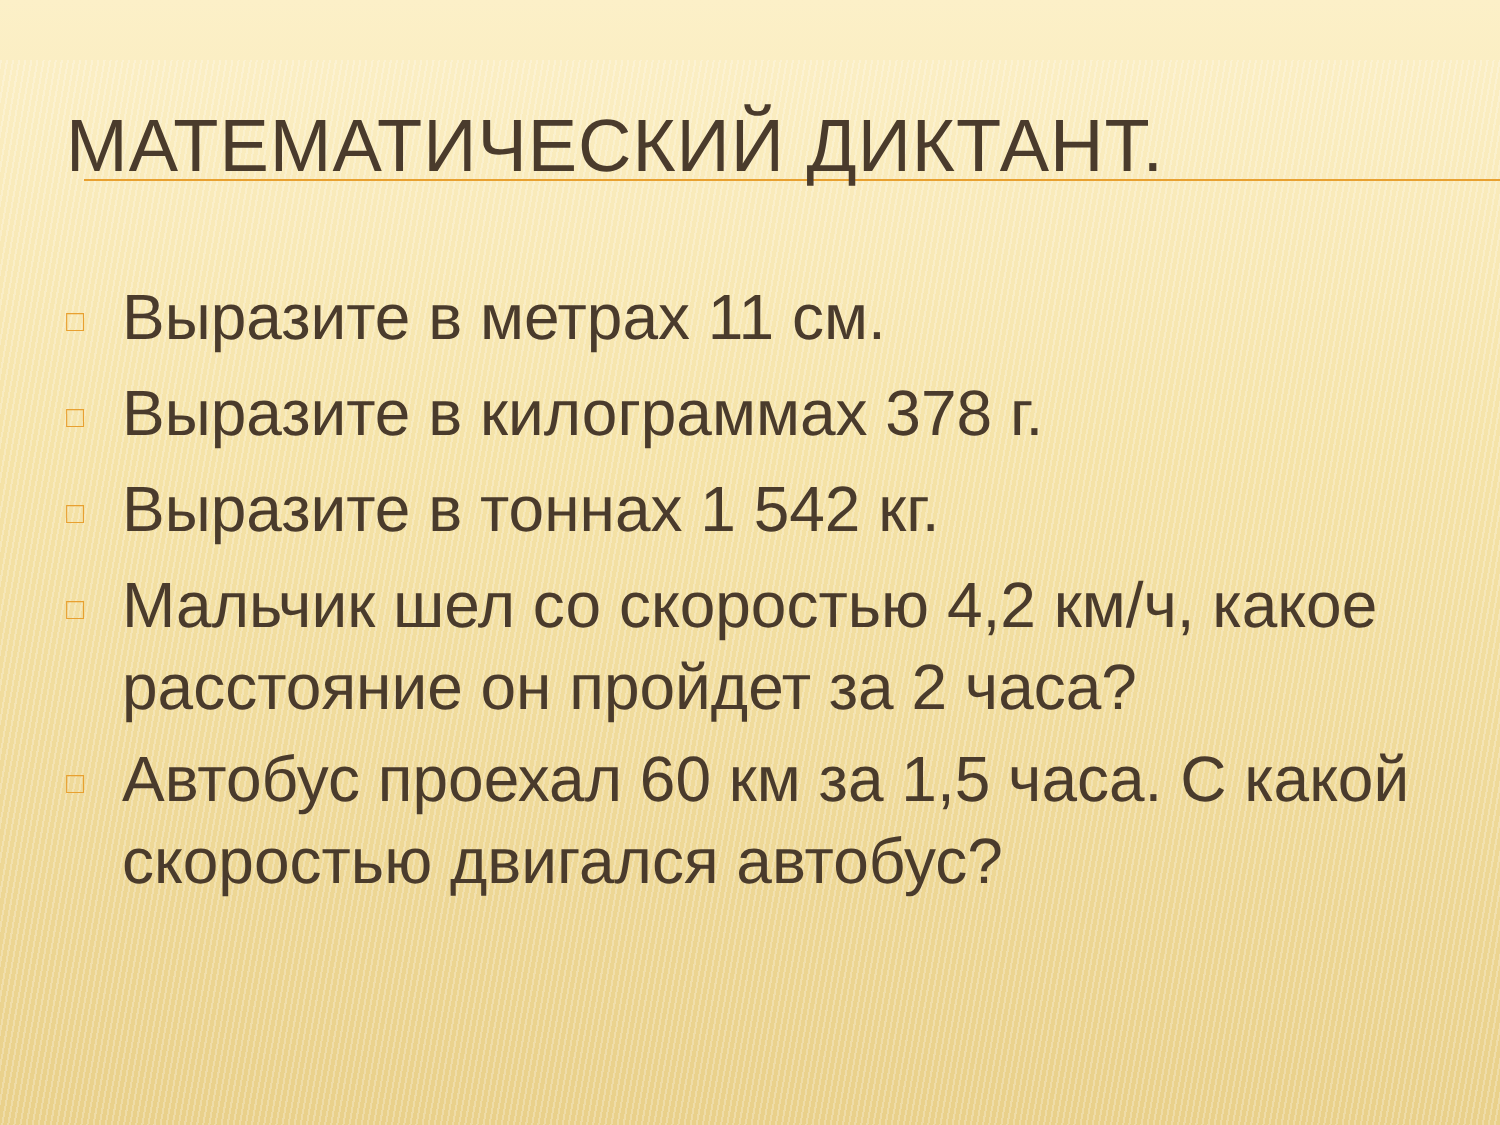МАТЕМАТИЧЕСКИЙ ДИКТАНТ.
□ Выразите в метрах 11 см.
□ Выразите в килограммах 378 г.
□ Выразите в тоннах 1 542 кг.
□ Мальчик шел со скоростью 4,2 км/ч, какое расстояние он пройдет за 2 часа?
□ Автобус проехал 60 км за 1,5 часа. С какой скоростью двигался автобус?